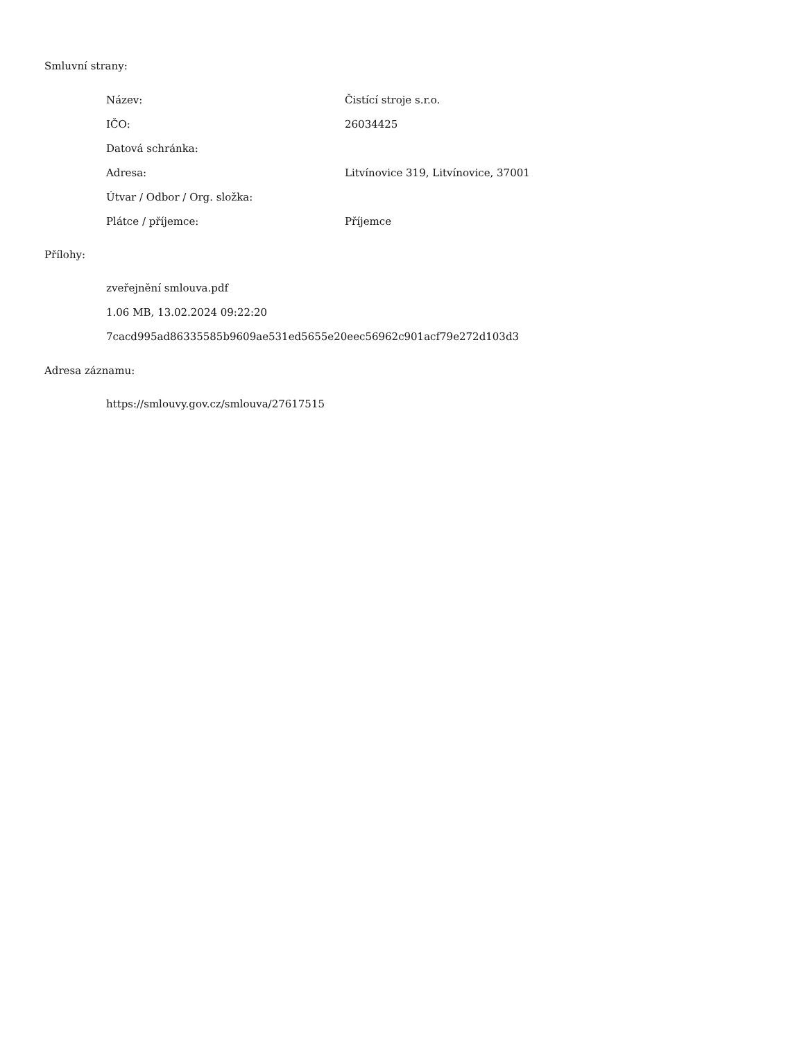Smluvní strany:
| Název: | Čistící stroje s.r.o. |
| IČO: | 26034425 |
| Datová schránka: | |
| Adresa: | Litvínovice 319, Litvínovice, 37001 |
| Útvar / Odbor / Org. složka: | |
| Plátce / příjemce: | Příjemce |
Přílohy:
zveřejnění smlouva.pdf
1.06 MB, 13.02.2024 09:22:20
7cacd995ad86335585b9609ae531ed5655e20eec56962c901acf79e272d103d3
Adresa záznamu:
https://smlouvy.gov.cz/smlouva/27617515